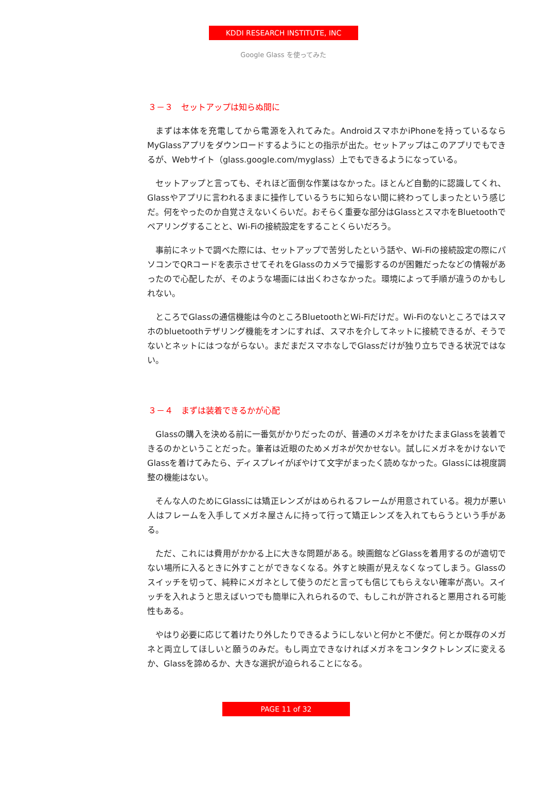KDDI RESEARCH INSTITUTE, INC
Google Glass を使ってみた
３－３　セットアップは知らぬ間に
まずは本体を充電してから電源を入れてみた。AndroidスマホかiPhoneを持っているならMyGlassアプリをダウンロードするようにとの指示が出た。セットアップはこのアプリでもできるが、Webサイト（glass.google.com/myglass）上でもできるようになっている。
セットアップと言っても、それほど面倒な作業はなかった。ほとんど自動的に認識してくれ、Glassやアプリに言われるままに操作しているうちに知らない間に終わってしまったという感じだ。何をやったのか自覚さえないくらいだ。おそらく重要な部分はGlassとスマホをBluetoothでペアリングすることと、Wi-Fiの接続設定をすることくらいだろう。
事前にネットで調べた際には、セットアップで苦労したという話や、Wi-Fiの接続設定の際にパソコンでQRコードを表示させてそれをGlassのカメラで撮影するのが困難だったなどの情報があったので心配したが、そのような場面には出くわさなかった。環境によって手順が違うのかもしれない。
ところでGlassの通信機能は今のところBluetoothとWi-Fiだけだ。Wi-Fiのないところではスマホのbluetoothテザリング機能をオンにすれば、スマホを介してネットに接続できるが、そうでないとネットにはつながらない。まだまだスマホなしでGlassだけが独り立ちできる状況ではない。
３－４　まずは装着できるかが心配
Glassの購入を決める前に一番気がかりだったのが、普通のメガネをかけたままGlassを装着できるのかということだった。筆者は近眼のためメガネが欠かせない。試しにメガネをかけないでGlassを着けてみたら、ディスプレイがぼやけて文字がまったく読めなかった。Glassには視度調整の機能はない。
そんな人のためにGlassには矯正レンズがはめられるフレームが用意されている。視力が悪い人はフレームを入手してメガネ屋さんに持って行って矯正レンズを入れてもらうという手がある。
ただ、これには費用がかかる上に大きな問題がある。映画館などGlassを着用するのが適切でない場所に入るときに外すことができなくなる。外すと映画が見えなくなってしまう。Glassのスイッチを切って、純粋にメガネとして使うのだと言っても信じてもらえない確率が高い。スイッチを入れようと思えばいつでも簡単に入れられるので、もしこれが許されると悪用される可能性もある。
やはり必要に応じて着けたり外したりできるようにしないと何かと不便だ。何とか既存のメガネと両立してほしいと願うのみだ。もし両立できなければメガネをコンタクトレンズに変えるか、Glassを諦めるか、大きな選択が迫られることになる。
PAGE 11 of 32